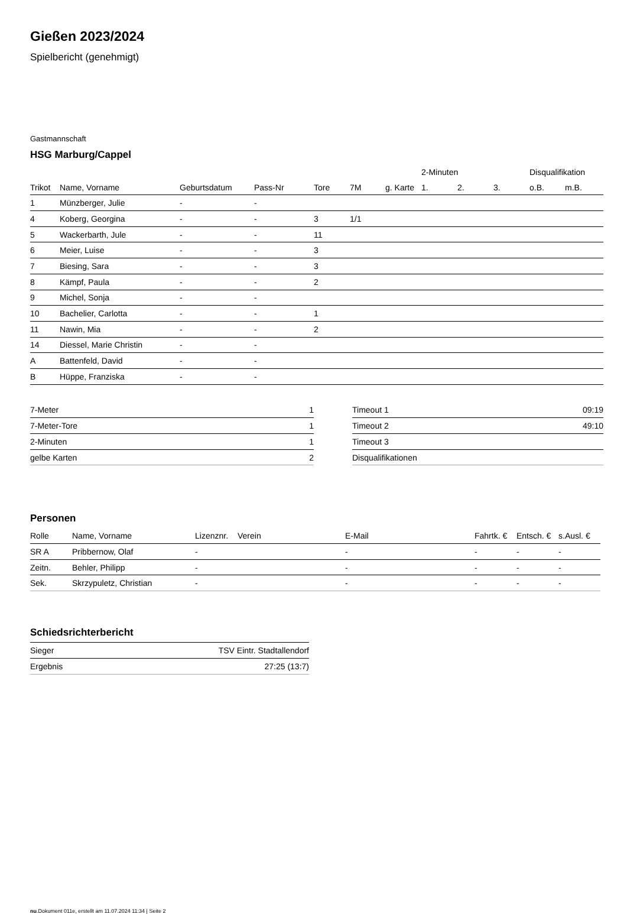Gießen 2023/2024
Spielbericht (genehmigt)
Gastmannschaft
HSG Marburg/Cappel
| | | | | | | | 2-Minuten | | | Disqualifikation | |
| --- | --- | --- | --- | --- | --- | --- | --- | --- | --- | --- | --- |
| Trikot | Name, Vorname | Geburtsdatum | Pass-Nr | Tore | 7M | g. Karte | 1. | 2. | 3. | o.B. | m.B. |
| 1 | Münzberger, Julie | - | - | | | | | | | | |
| 4 | Koberg, Georgina | - | - | 3 | 1/1 | | | | | | |
| 5 | Wackerbarth, Jule | - | - | 11 | | | | | | | |
| 6 | Meier, Luise | - | - | 3 | | | | | | | |
| 7 | Biesing, Sara | - | - | 3 | | | | | | | |
| 8 | Kämpf, Paula | - | - | 2 | | | | | | | |
| 9 | Michel, Sonja | - | - | | | | | | | | |
| 10 | Bachelier, Carlotta | - | - | 1 | | | | | | | |
| 11 | Nawin, Mia | - | - | 2 | | | | | | | |
| 14 | Diessel, Marie Christin | - | - | | | | | | | | |
| A | Battenfeld, David | - | - | | | | | | | | |
| B | Hüppe, Franziska | - | - | | | | | | | | |
| 7-Meter | 1 |
| 7-Meter-Tore | 1 |
| 2-Minuten | 1 |
| gelbe Karten | 2 |
| Timeout 1 | 09:19 |
| Timeout 2 | 49:10 |
| Timeout 3 | |
| Disqualifikationen | |
Personen
| Rolle | Name, Vorname | Lizenznr. | Verein | E-Mail | Fahrtk. € | Entsch. € | s.Ausl. € |
| --- | --- | --- | --- | --- | --- | --- | --- |
| SR A | Pribbernow, Olaf | - | | - | - | - | - |
| Zeitn. | Behler, Philipp | - | | - | - | - | - |
| Sek. | Skrzypuletz, Christian | - | | - | - | - | - |
Schiedsrichterbericht
| Sieger | TSV Eintr. Stadtallendorf |
| Ergebnis | 27:25 (13:7) |
nu.Dokument 011e, erstellt am 11.07.2024 11:34 | Seite 2